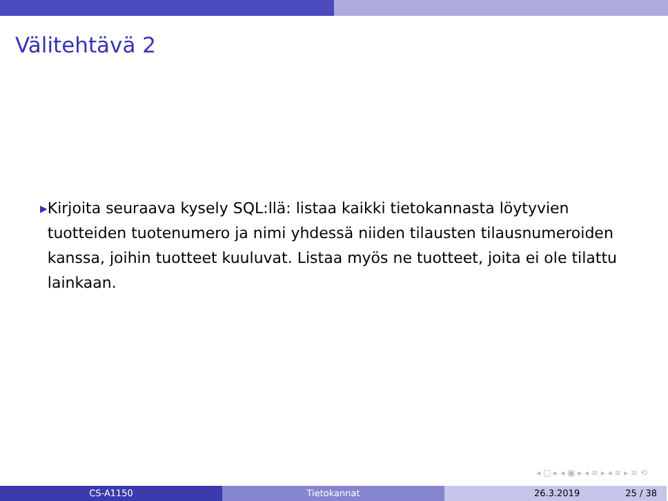Välitehtävä 2
▶
Kirjoita seuraava kysely SQL:llä: listaa kaikki tietokannasta löytyvien tuotteiden tuotenumero ja nimi yhdessä niiden tilausten tilausnumeroiden kanssa, joihin tuotteet kuuluvat. Listaa myös ne tuotteet, joita ei ole tilattu lainkaan.
◂ □ ▸ ◂ ▣ ▸ ◂ ≡ ▸ ◂ ≡ ▸ ≡ ⟲
CS-A1150 Tietokannat 26.3.2019 25 / 38